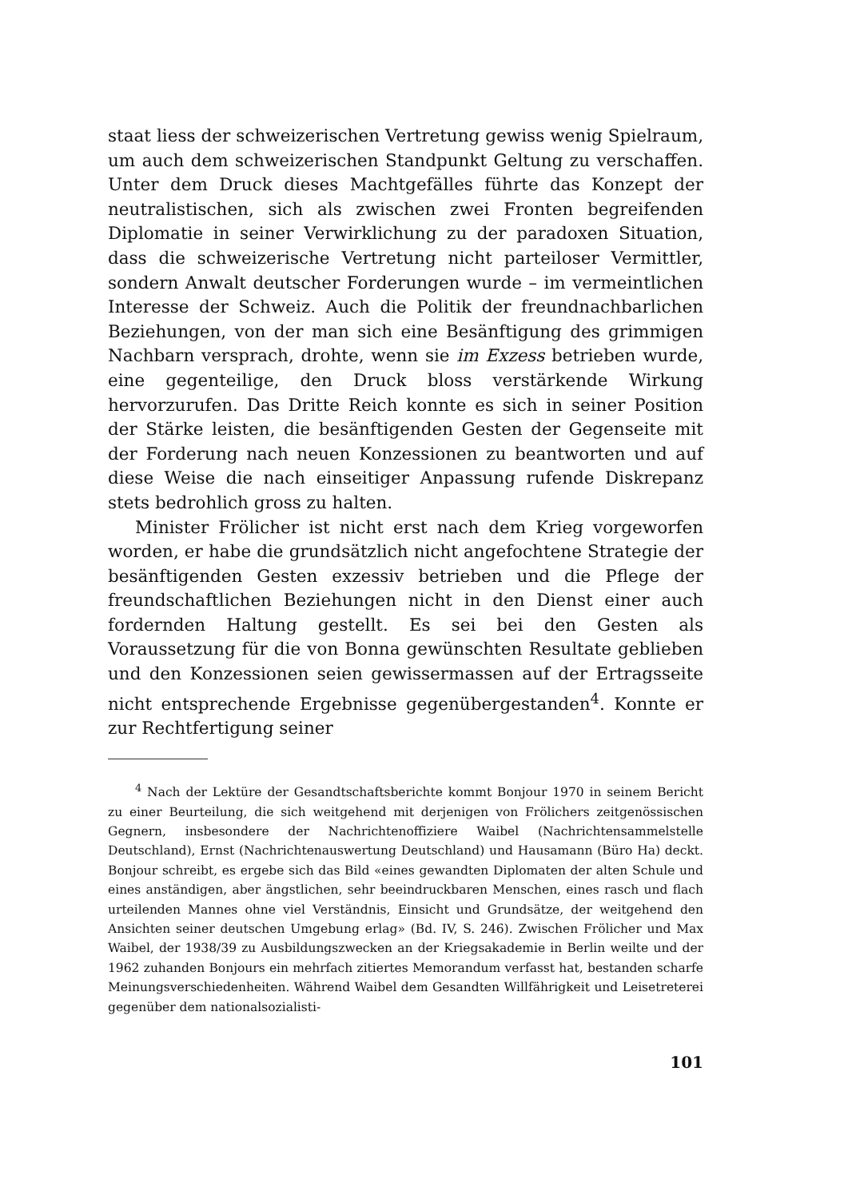staat liess der schweizerischen Vertretung gewiss wenig Spielraum, um auch dem schweizerischen Standpunkt Geltung zu verschaffen. Unter dem Druck dieses Machtgefälles führte das Konzept der neutralistischen, sich als zwischen zwei Fronten begreifenden Diplomatie in seiner Verwirklichung zu der paradoxen Situation, dass die schweizerische Vertretung nicht parteiloser Vermittler, sondern Anwalt deutscher Forderungen wurde – im vermeintlichen Interesse der Schweiz. Auch die Politik der freundnachbarlichen Beziehungen, von der man sich eine Besänftigung des grimmigen Nachbarn versprach, drohte, wenn sie im Exzess betrieben wurde, eine gegenteilige, den Druck bloss verstärkende Wirkung hervorzurufen. Das Dritte Reich konnte es sich in seiner Position der Stärke leisten, die besänftigenden Gesten der Gegenseite mit der Forderung nach neuen Konzessionen zu beantworten und auf diese Weise die nach einseitiger Anpassung rufende Diskrepanz stets bedrohlich gross zu halten.
Minister Frölicher ist nicht erst nach dem Krieg vorgeworfen worden, er habe die grundsätzlich nicht angefochtene Strategie der besänftigenden Gesten exzessiv betrieben und die Pflege der freundschaftlichen Beziehungen nicht in den Dienst einer auch fordernden Haltung gestellt. Es sei bei den Gesten als Voraussetzung für die von Bonna gewünschten Resultate geblieben und den Konzessionen seien gewissermassen auf der Ertragsseite nicht entsprechende Ergebnisse gegenübergestanden<sup>4</sup>. Konnte er zur Rechtfertigung seiner
<sup>4</sup> Nach der Lektüre der Gesandtschaftsberichte kommt Bonjour 1970 in seinem Bericht zu einer Beurteilung, die sich weitgehend mit derjenigen von Frölichers zeitgenössischen Gegnern, insbesondere der Nachrichtenoffiziere Waibel (Nachrichtensammelstelle Deutschland), Ernst (Nachrichtenauswertung Deutschland) und Hausamann (Büro Ha) deckt. Bonjour schreibt, es ergebe sich das Bild «eines gewandten Diplomaten der alten Schule und eines anständigen, aber ängstlichen, sehr beeindruckbaren Menschen, eines rasch und flach urteilenden Mannes ohne viel Verständnis, Einsicht und Grundsätze, der weitgehend den Ansichten seiner deutschen Umgebung erlag» (Bd. IV, S. 246). Zwischen Frölicher und Max Waibel, der 1938/39 zu Ausbildungszwecken an der Kriegsakademie in Berlin weilte und der 1962 zuhanden Bonjours ein mehrfach zitiertes Memorandum verfasst hat, bestanden scharfe Meinungsverschiedenheiten. Während Waibel dem Gesandten Willfährigkeit und Leisetreterei gegenüber dem nationalsozialisti-
101